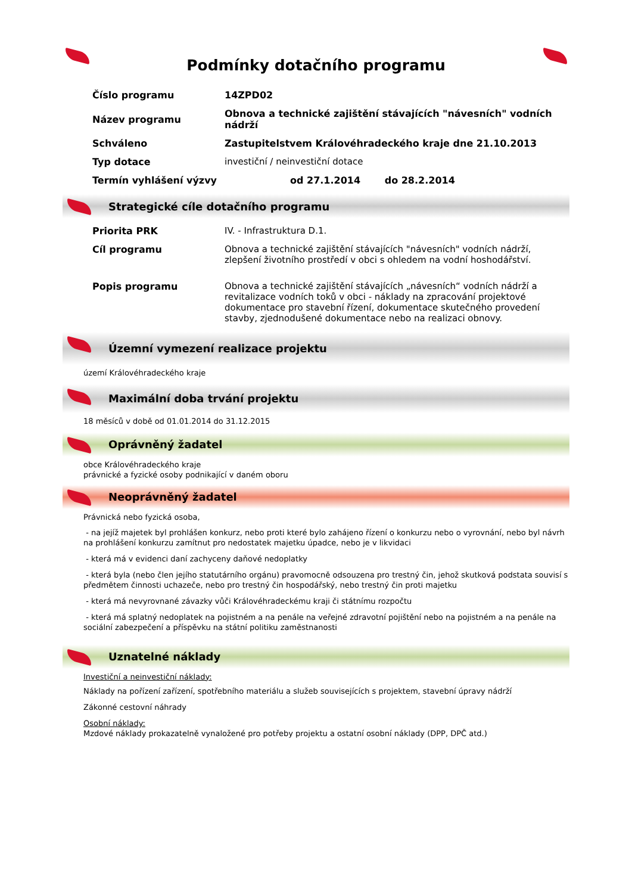Podmínky dotačního programu
| Číslo programu | 14ZPD02 |
| Název programu | Obnova a technické zajištění stávajících "návesních" vodních nádrží |
| Schváleno | Zastupitelstvem Královéhradeckého kraje dne 21.10.2013 |
| Typ dotace | investiční / neinvestiční dotace |
| Termín vyhlášení výzvy | od 27.1.2014 do 28.2.2014 |
Strategické cíle dotačního programu
| Priorita PRK | IV. - Infrastruktura D.1. |
| Cíl programu | Obnova a technické zajištění stávajících "návesních" vodních nádrží, zlepšení životního prostředí v obci s ohledem na vodní hoshodářství. |
| Popis programu | Obnova a technické zajištění stávajících „návesních“ vodních nádrží a revitalizace vodních toků v obci - náklady na zpracování projektové dokumentace pro stavební řízení, dokumentace skutečného provedení stavby, zjednodušené dokumentace nebo na realizaci obnovy. |
Územní vymezení realizace projektu
území Královéhradeckého kraje
Maximální doba trvání projektu
18 měsíců v době od 01.01.2014 do 31.12.2015
Oprávněný žadatel
obce Královéhradeckého kraje
právnické a fyzické osoby podnikající v daném oboru
Neoprávněný žadatel
Právnická nebo fyzická osoba,
- na jejíž majetek byl prohlášen konkurz, nebo proti které bylo zahájeno řízení o konkurzu nebo o vyrovnání, nebo byl návrh na prohlášení konkurzu zamítnut pro nedostatek majetku úpadce, nebo je v likvidaci
- která má v evidenci daní zachyceny daňové nedoplatky
- která byla (nebo člen jejího statutárního orgánu) pravomocně odsouzena pro trestný čin, jehož skutková podstata souvisí s předmětem činnosti uchazeče, nebo pro trestný čin hospodářský, nebo trestný čin proti majetku
- která má nevyrovnané závazky vůči Královéhradeckému kraji či státnímu rozpočtu
- která má splatný nedoplatek na pojistném a na penále na veřejné zdravotní pojištění nebo na pojistném a na penále na sociální zabezpečení a příspěvku na státní politiku zaměstnanosti
Uznatelné náklady
Investiční a neinvestiční náklady:
Náklady na pořízení zařízení, spotřebního materiálu a služeb souvisejících s projektem, stavební úpravy nádrží
Zákonné cestovní náhrady
Osobní náklady:
Mzdové náklady prokazatelně vynaložené pro potřeby projektu a ostatní osobní náklady (DPP, DPČ atd.)